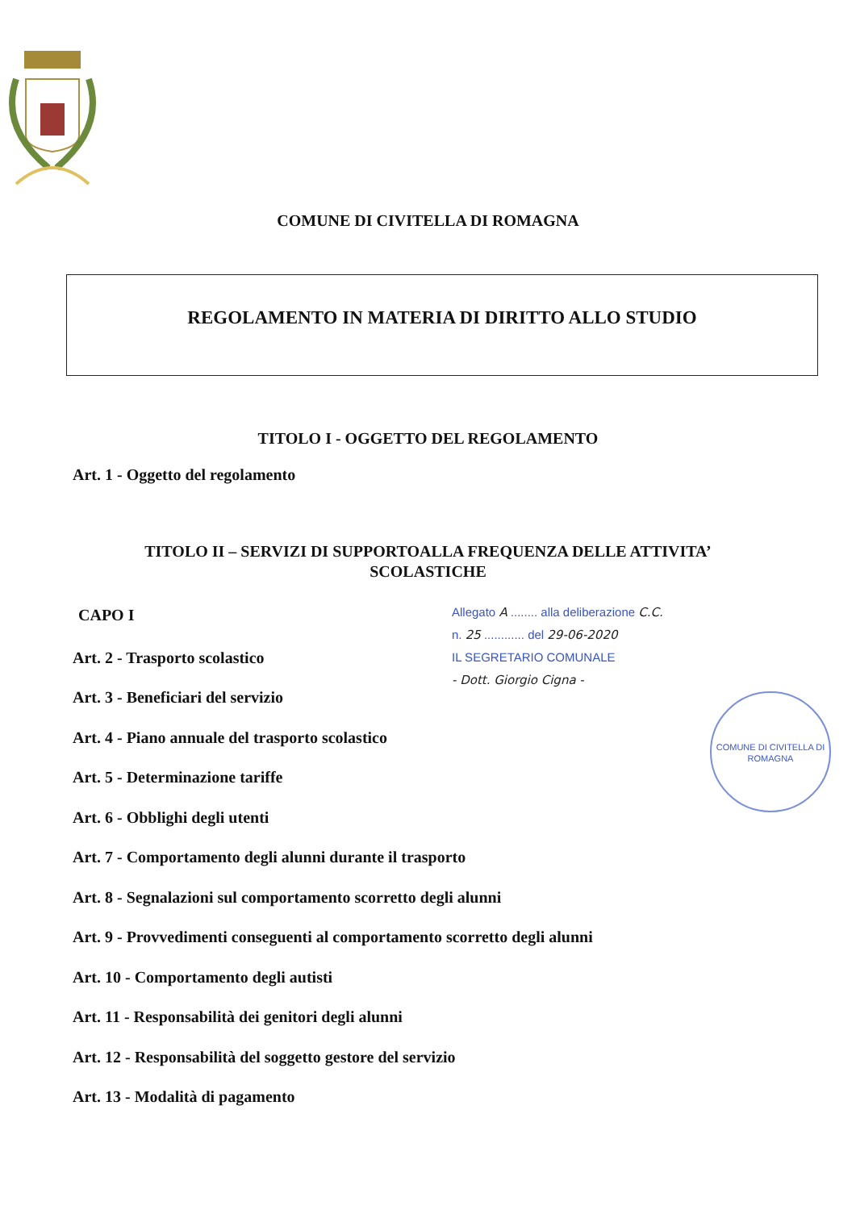COMUNE DI CIVITELLA DI ROMAGNA
REGOLAMENTO IN MATERIA DI DIRITTO ALLO STUDIO
TITOLO I - OGGETTO DEL REGOLAMENTO
Art. 1 - Oggetto del regolamento
TITOLO II – SERVIZI DI SUPPORTOALLA FREQUENZA DELLE ATTIVITA’
SCOLASTICHE
CAPO I
Art. 2 - Trasporto scolastico
Art. 3 - Beneficiari del servizio
Art. 4 - Piano annuale del trasporto scolastico
Art. 5 - Determinazione tariffe
Art. 6 - Obblighi degli utenti
Art. 7 - Comportamento degli alunni durante il trasporto
Art. 8 - Segnalazioni sul comportamento scorretto degli alunni
Art. 9 - Provvedimenti conseguenti al comportamento scorretto degli alunni
Art. 10 - Comportamento degli autisti
Art. 11 - Responsabilità dei genitori degli alunni
Art. 12 - Responsabilità del soggetto gestore del servizio
Art. 13 - Modalità di pagamento
Allegato A ........ alla deliberazione C.C.
n. 25 ............ del 29-06-2020
IL SEGRETARIO COMUNALE
- Dott. Giorgio Cigna -
COMUNE DI CIVITELLA DI ROMAGNA